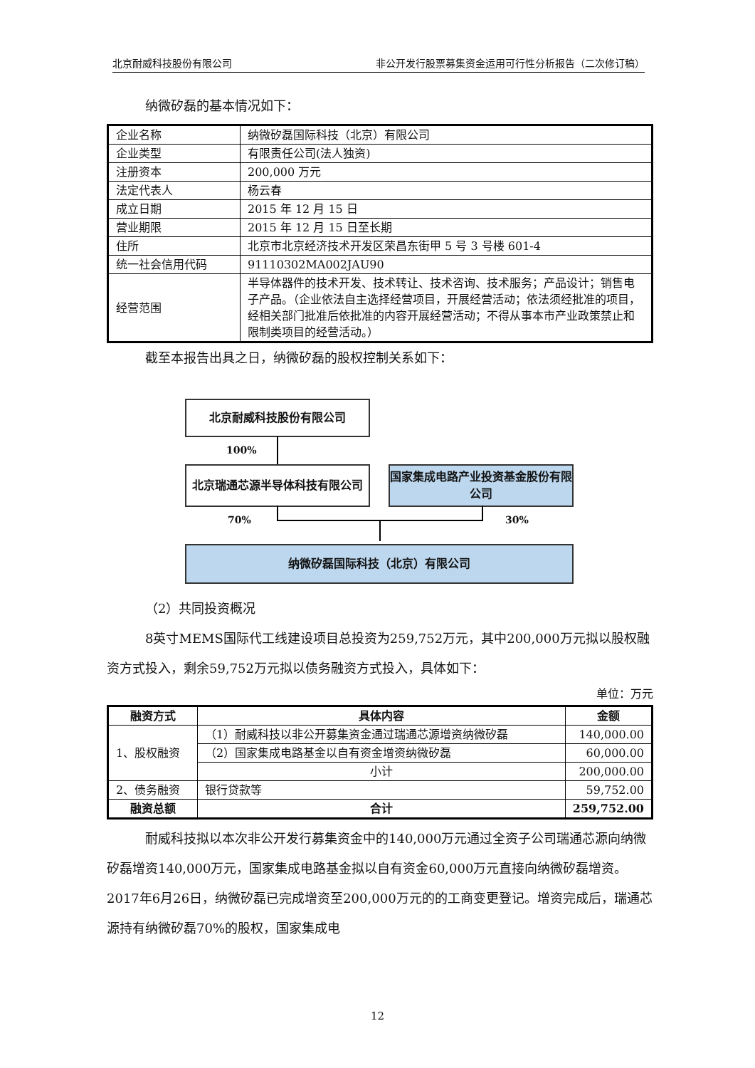北京耐威科技股份有限公司 非公开发行股票募集资金运用可行性分析报告（二次修订稿）
纳微矽磊的基本情况如下：
| 企业名称 | 纳微矽磊国际科技（北京）有限公司 |
| 企业类型 | 有限责任公司(法人独资) |
| 注册资本 | 200,000 万元 |
| 法定代表人 | 杨云春 |
| 成立日期 | 2015 年 12 月 15 日 |
| 营业期限 | 2015 年 12 月 15 日至长期 |
| 住所 | 北京市北京经济技术开发区荣昌东街甲 5 号 3 号楼 601-4 |
| 统一社会信用代码 | 91110302MA002JAU90 |
| 经营范围 | 半导体器件的技术开发、技术转让、技术咨询、技术服务；产品设计；销售电子产品。（企业依法自主选择经营项目，开展经营活动；依法须经批准的项目，经相关部门批准后依批准的内容开展经营活动；不得从事本市产业政策禁止和限制类项目的经营活动。） |
截至本报告出具之日，纳微矽磊的股权控制关系如下：
北京耐威科技股份有限公司
100%
北京瑞通芯源半导体科技有限公司
国家集成电路产业投资基金股份有限公司
70% 30%
纳微矽磊国际科技（北京）有限公司
（2）共同投资概况
8英寸MEMS国际代工线建设项目总投资为259,752万元，其中200,000万元拟以股权融资方式投入，剩余59,752万元拟以债务融资方式投入，具体如下：
单位：万元
| 融资方式 | 具体内容 | 金额 |
| --- | --- | --- |
| 1、股权融资 | （1）耐威科技以非公开募集资金通过瑞通芯源增资纳微矽磊 | 140,000.00 |
| | （2）国家集成电路基金以自有资金增资纳微矽磊 | 60,000.00 |
| | 小计 | 200,000.00 |
| 2、债务融资 | 银行贷款等 | 59,752.00 |
| 融资总额 | 合计 | 259,752.00 |
耐威科技拟以本次非公开发行募集资金中的140,000万元通过全资子公司瑞通芯源向纳微矽磊增资140,000万元，国家集成电路基金拟以自有资金60,000万元直接向纳微矽磊增资。2017年6月26日，纳微矽磊已完成增资至200,000万元的的工商变更登记。增资完成后，瑞通芯源持有纳微矽磊70%的股权，国家集成电
12